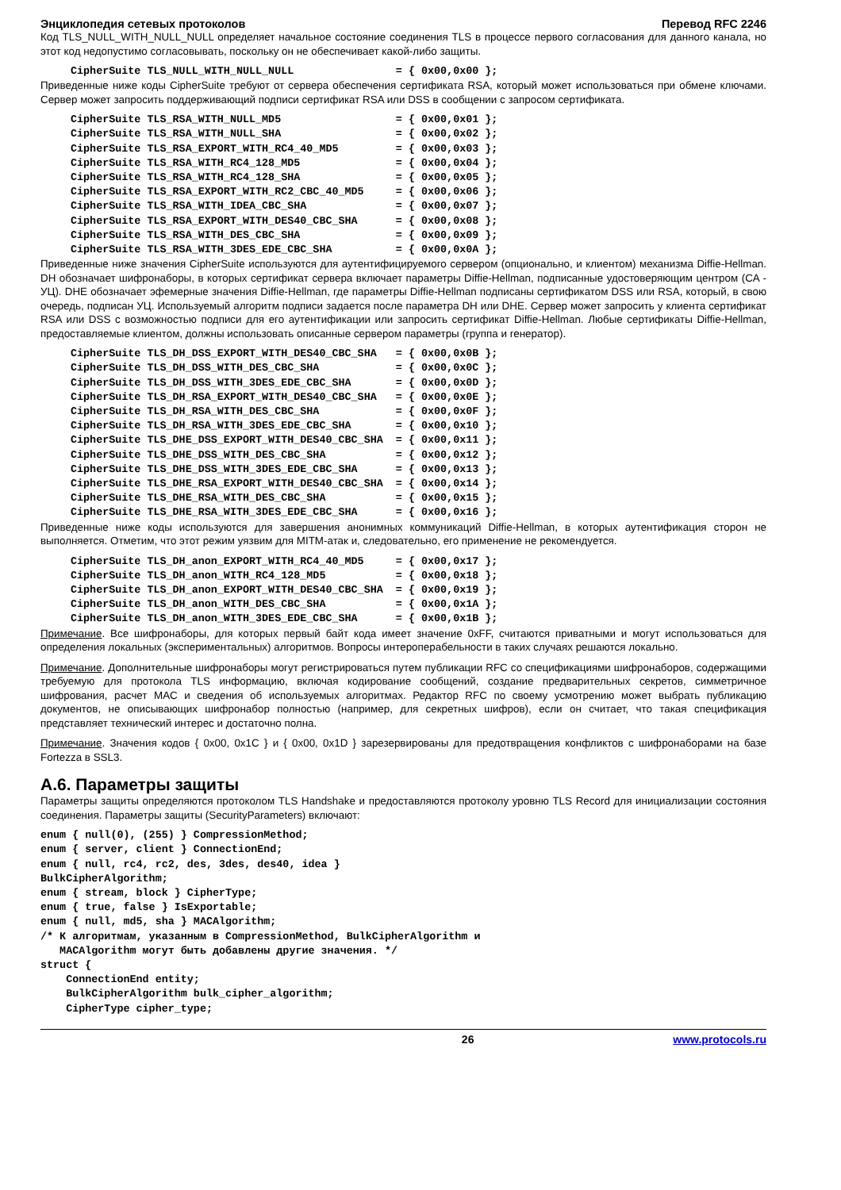Энциклопедия сетевых протоколов Перевод RFC 2246
Код TLS_NULL_WITH_NULL_NULL определяет начальное состояние соединения TLS в процессе первого согласования для данного канала, но этот код недопустимо согласовывать, поскольку он не обеспечивает какой-либо защиты.
CipherSuite TLS_NULL_WITH_NULL_NULL                = { 0x00,0x00 };
Приведенные ниже коды CipherSuite требуют от сервера обеспечения сертификата RSA, который может использоваться при обмене ключами. Сервер может запросить поддерживающий подписи сертификат RSA или DSS в сообщении с запросом сертификата.
CipherSuite TLS_RSA_WITH_NULL_MD5                  = { 0x00,0x01 };
CipherSuite TLS_RSA_WITH_NULL_SHA                  = { 0x00,0x02 };
CipherSuite TLS_RSA_EXPORT_WITH_RC4_40_MD5         = { 0x00,0x03 };
CipherSuite TLS_RSA_WITH_RC4_128_MD5               = { 0x00,0x04 };
CipherSuite TLS_RSA_WITH_RC4_128_SHA               = { 0x00,0x05 };
CipherSuite TLS_RSA_EXPORT_WITH_RC2_CBC_40_MD5     = { 0x00,0x06 };
CipherSuite TLS_RSA_WITH_IDEA_CBC_SHA              = { 0x00,0x07 };
CipherSuite TLS_RSA_EXPORT_WITH_DES40_CBC_SHA      = { 0x00,0x08 };
CipherSuite TLS_RSA_WITH_DES_CBC_SHA               = { 0x00,0x09 };
CipherSuite TLS_RSA_WITH_3DES_EDE_CBC_SHA          = { 0x00,0x0A };
Приведенные ниже значения CipherSuite используются для аутентифицируемого сервером (опционально, и клиентом) механизма Diffie-Hellman. DH обозначает шифронаборы, в которых сертификат сервера включает параметры Diffie-Hellman, подписанные удостоверяющим центром (CA - УЦ). DHE обозначает эфемерные значения Diffie-Hellman, где параметры Diffie-Hellman подписаны сертификатом DSS или RSA, который, в свою очередь, подписан УЦ. Используемый алгоритм подписи задается после параметра DH или DHE. Сервер может запросить у клиента сертификат RSA или DSS с возможностью подписи для его аутентификации или запросить сертификат Diffie-Hellman. Любые сертификаты Diffie-Hellman, предоставляемые клиентом, должны использовать описанные сервером параметры (группа и генератор).
CipherSuite TLS_DH_DSS_EXPORT_WITH_DES40_CBC_SHA   = { 0x00,0x0B };
CipherSuite TLS_DH_DSS_WITH_DES_CBC_SHA            = { 0x00,0x0C };
CipherSuite TLS_DH_DSS_WITH_3DES_EDE_CBC_SHA       = { 0x00,0x0D };
CipherSuite TLS_DH_RSA_EXPORT_WITH_DES40_CBC_SHA   = { 0x00,0x0E };
CipherSuite TLS_DH_RSA_WITH_DES_CBC_SHA            = { 0x00,0x0F };
CipherSuite TLS_DH_RSA_WITH_3DES_EDE_CBC_SHA       = { 0x00,0x10 };
CipherSuite TLS_DHE_DSS_EXPORT_WITH_DES40_CBC_SHA  = { 0x00,0x11 };
CipherSuite TLS_DHE_DSS_WITH_DES_CBC_SHA           = { 0x00,0x12 };
CipherSuite TLS_DHE_DSS_WITH_3DES_EDE_CBC_SHA      = { 0x00,0x13 };
CipherSuite TLS_DHE_RSA_EXPORT_WITH_DES40_CBC_SHA  = { 0x00,0x14 };
CipherSuite TLS_DHE_RSA_WITH_DES_CBC_SHA           = { 0x00,0x15 };
CipherSuite TLS_DHE_RSA_WITH_3DES_EDE_CBC_SHA      = { 0x00,0x16 };
Приведенные ниже коды используются для завершения анонимных коммуникаций Diffie-Hellman, в которых аутентификация сторон не выполняется. Отметим, что этот режим уязвим для MITM-атак и, следовательно, его применение не рекомендуется.
CipherSuite TLS_DH_anon_EXPORT_WITH_RC4_40_MD5     = { 0x00,0x17 };
CipherSuite TLS_DH_anon_WITH_RC4_128_MD5           = { 0x00,0x18 };
CipherSuite TLS_DH_anon_EXPORT_WITH_DES40_CBC_SHA  = { 0x00,0x19 };
CipherSuite TLS_DH_anon_WITH_DES_CBC_SHA           = { 0x00,0x1A };
CipherSuite TLS_DH_anon_WITH_3DES_EDE_CBC_SHA      = { 0x00,0x1B };
Примечание. Все шифронаборы, для которых первый байт кода имеет значение 0xFF, считаются приватными и могут использоваться для определения локальных (экспериментальных) алгоритмов. Вопросы интероперабельности в таких случаях решаются локально.
Примечание. Дополнительные шифронаборы могут регистрироваться путем публикации RFC со спецификациями шифронаборов, содержащими требуемую для протокола TLS информацию, включая кодирование сообщений, создание предварительных секретов, симметричное шифрования, расчет MAC и сведения об используемых алгоритмах. Редактор RFC по своему усмотрению может выбрать публикацию документов, не описывающих шифронабор полностью (например, для секретных шифров), если он считает, что такая спецификация представляет технический интерес и достаточно полна.
Примечание. Значения кодов { 0x00, 0x1C } и { 0x00, 0x1D } зарезервированы для предотвращения конфликтов с шифронаборами на базе Fortezza в SSL3.
A.6. Параметры защиты
Параметры защиты определяются протоколом TLS Handshake и предоставляются протоколу уровню TLS Record для инициализации состояния соединения. Параметры защиты (SecurityParameters) включают:
enum { null(0), (255) } CompressionMethod;
enum { server, client } ConnectionEnd;
enum { null, rc4, rc2, des, 3des, des40, idea }
BulkCipherAlgorithm;
enum { stream, block } CipherType;
enum { true, false } IsExportable;
enum { null, md5, sha } MACAlgorithm;
/* К алгоритмам, указанным в CompressionMethod, BulkCipherAlgorithm и
   MACAlgorithm могут быть добавлены другие значения. */
struct {
    ConnectionEnd entity;
    BulkCipherAlgorithm bulk_cipher_algorithm;
    CipherType cipher_type;
26 www.protocols.ru